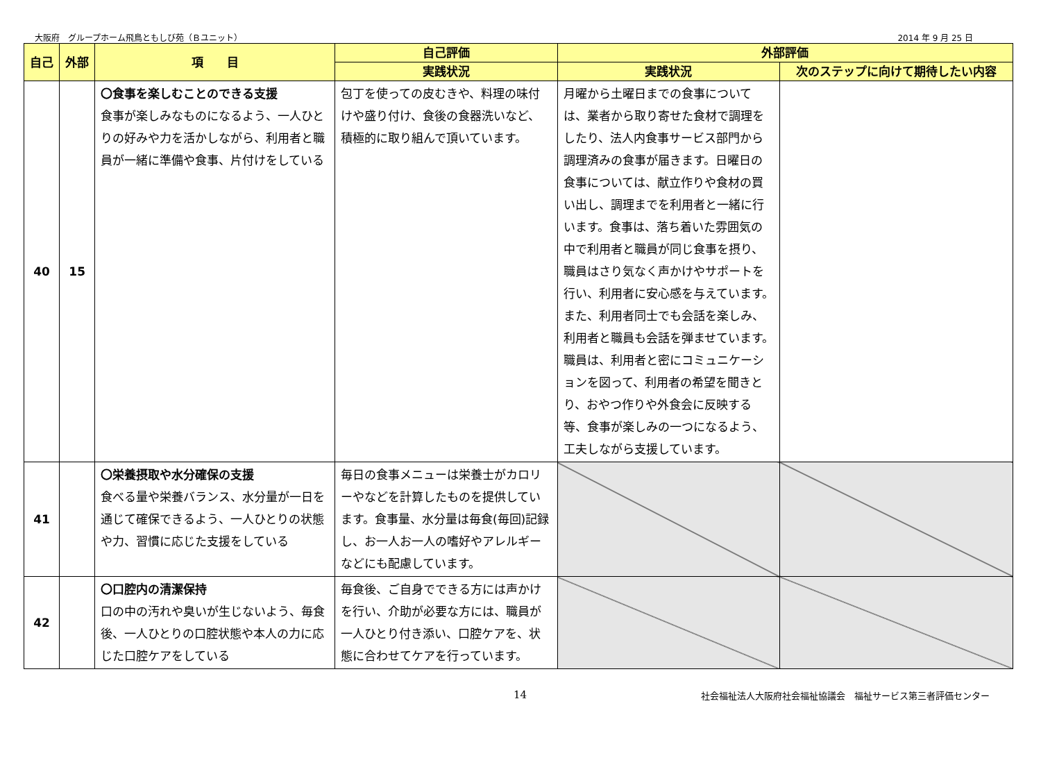大阪府　グループホーム飛鳥ともしび苑（Ｂユニット） 2014 年 9 月 25 日
| 自己 | 外部 | 項 目 | 自己評価 | 外部評価 | |
| --- | --- | --- | --- | --- | --- |
| | | | 実践状況 | 実践状況 | 次のステップに向けて期待したい内容 |
| 40 | 15 | 〇食事を楽しむことのできる支援 食事が楽しみなものになるよう、一人ひとりの好みや力を活かしながら、利用者と職員が一緒に準備や食事、片付けをしている | 包丁を使っての皮むきや、料理の味付けや盛り付け、食後の食器洗いなど、積極的に取り組んで頂いています。 | 月曜から土曜日までの食事については、業者から取り寄せた食材で調理をしたり、法人内食事サービス部門から調理済みの食事が届きます。日曜日の食事については、献立作りや食材の買い出し、調理までを利用者と一緒に行います。食事は、落ち着いた雰囲気の中で利用者と職員が同じ食事を摂り、職員はさり気なく声かけやサポートを行い、利用者に安心感を与えています。また、利用者同士でも会話を楽しみ、利用者と職員も会話を弾ませています。職員は、利用者と密にコミュニケーションを図って、利用者の希望を聞きとり、おやつ作りや外食会に反映する等、食事が楽しみの一つになるよう、工夫しながら支援しています。 | |
| 41 | | 〇栄養摂取や水分確保の支援 食べる量や栄養バランス、水分量が一日を通じて確保できるよう、一人ひとりの状態や力、習慣に応じた支援をしている | 毎日の食事メニューは栄養士がカロリーやなどを計算したものを提供しています。食事量、水分量は毎食(毎回)記録し、お一人お一人の嗜好やアレルギーなどにも配慮しています。 | | |
| 42 | | 〇口腔内の清潔保持 口の中の汚れや臭いが生じないよう、毎食後、一人ひとりの口腔状態や本人の力に応じた口腔ケアをしている | 毎食後、ご自身でできる方には声かけを行い、介助が必要な方には、職員が一人ひとり付き添い、口腔ケアを、状態に合わせてケアを行っています。 | | |
14 社会福祉法人大阪府社会福祉協議会　福祉サービス第三者評価センター